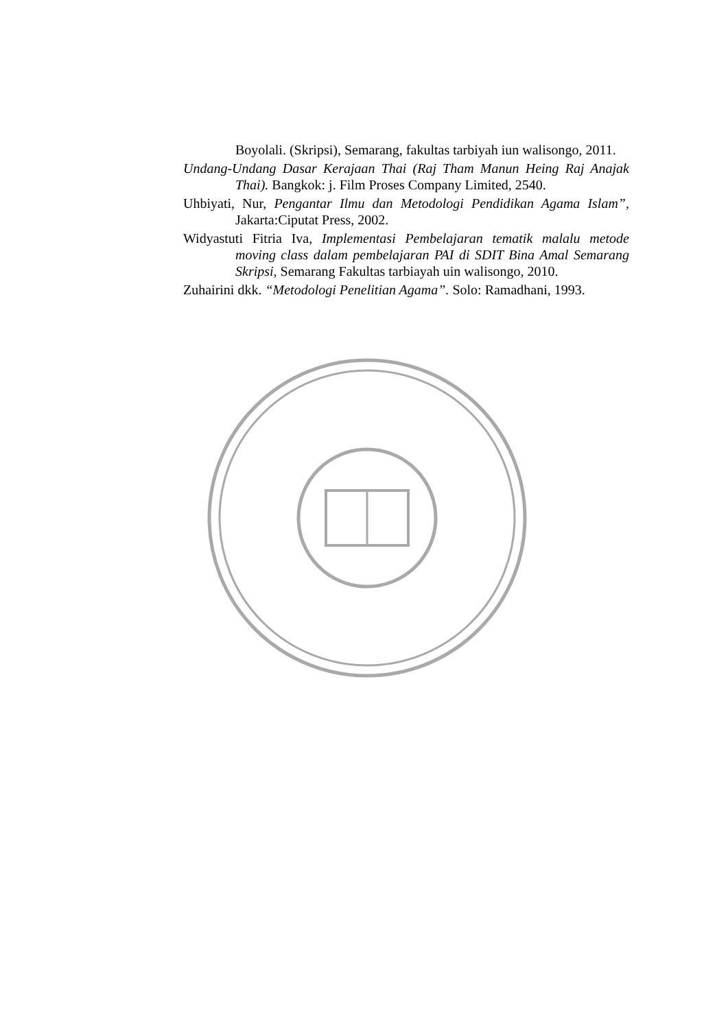Boyolali. (Skripsi), Semarang, fakultas tarbiyah iun walisongo, 2011.
Undang-Undang Dasar Kerajaan Thai (Raj Tham Manun Heing Raj Anajak Thai). Bangkok: j. Film Proses Company Limited, 2540.
Uhbiyati, Nur, Pengantar Ilmu dan Metodologi Pendidikan Agama Islam”, Jakarta:Ciputat Press, 2002.
Widyastuti Fitria Iva, Implementasi Pembelajaran tematik malalu metode moving class dalam pembelajaran PAI di SDIT Bina Amal Semarang Skripsi, Semarang Fakultas tarbiayah uin walisongo, 2010.
Zuhairini dkk. “Metodologi Penelitian Agama”. Solo: Ramadhani, 1993.